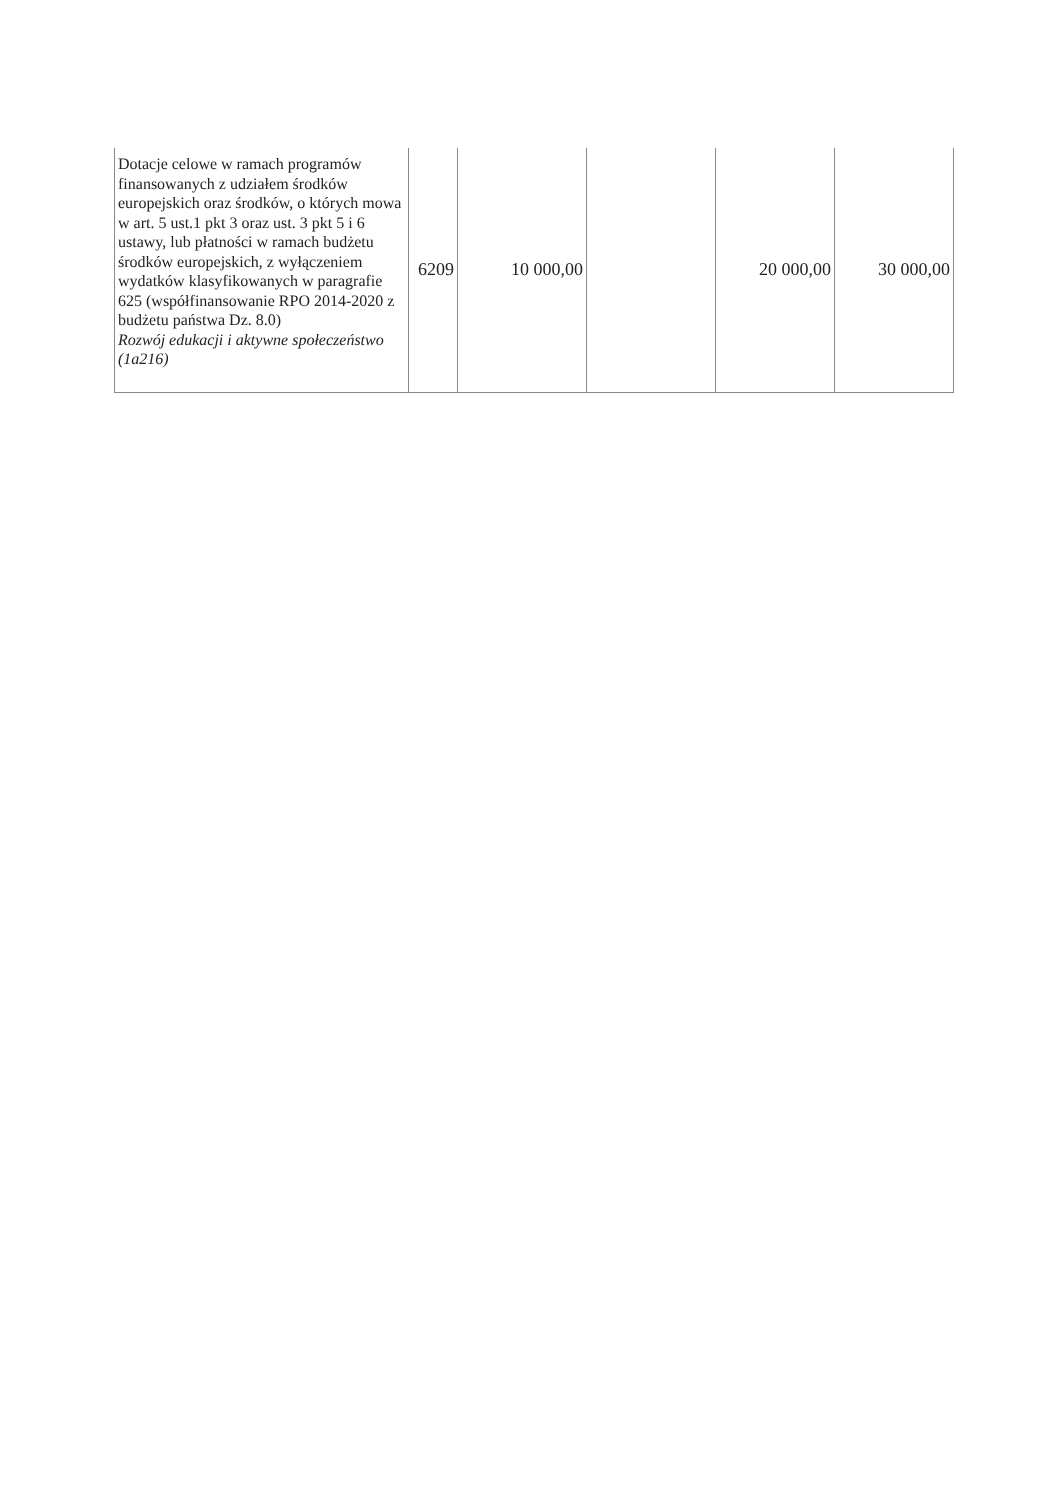| Dotacje celowe w ramach programów finansowanych z udziałem środków europejskich oraz środków, o których mowa w art. 5 ust.1 pkt 3 oraz ust. 3 pkt 5 i 6 ustawy, lub płatności w ramach budżetu środków europejskich, z wyłączeniem wydatków klasyfikowanych w paragrafie 625 (współfinansowanie RPO 2014-2020 z budżetu państwa Dz. 8.0) Rozwój edukacji i aktywne społeczeństwo (1a216) | 6209 | 10 000,00 | | 20 000,00 | 30 000,00 |